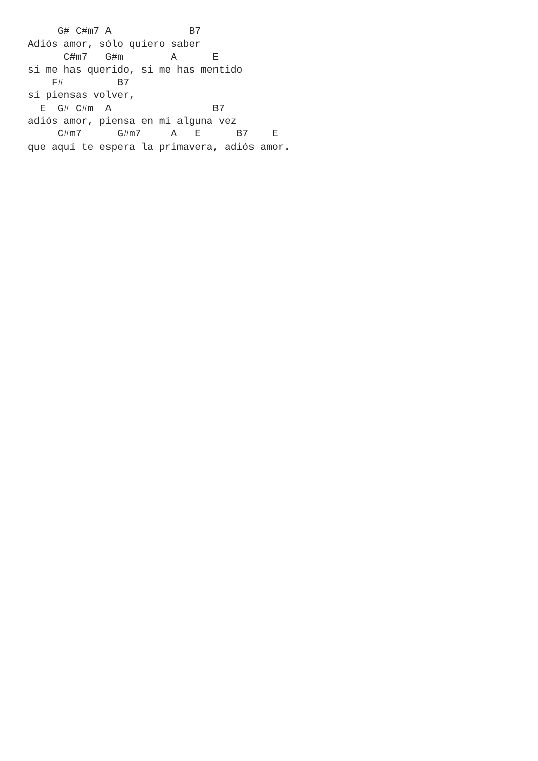G# C#m7 A             B7
Adiós amor, sólo quiero saber
      C#m7   G#m        A      E
si me has querido, si me has mentido
    F#         B7
si piensas volver,
  E  G# C#m  A                 B7
adiós amor, piensa en mí alguna vez
     C#m7      G#m7     A   E      B7    E
que aquí te espera la primavera, adiós amor.